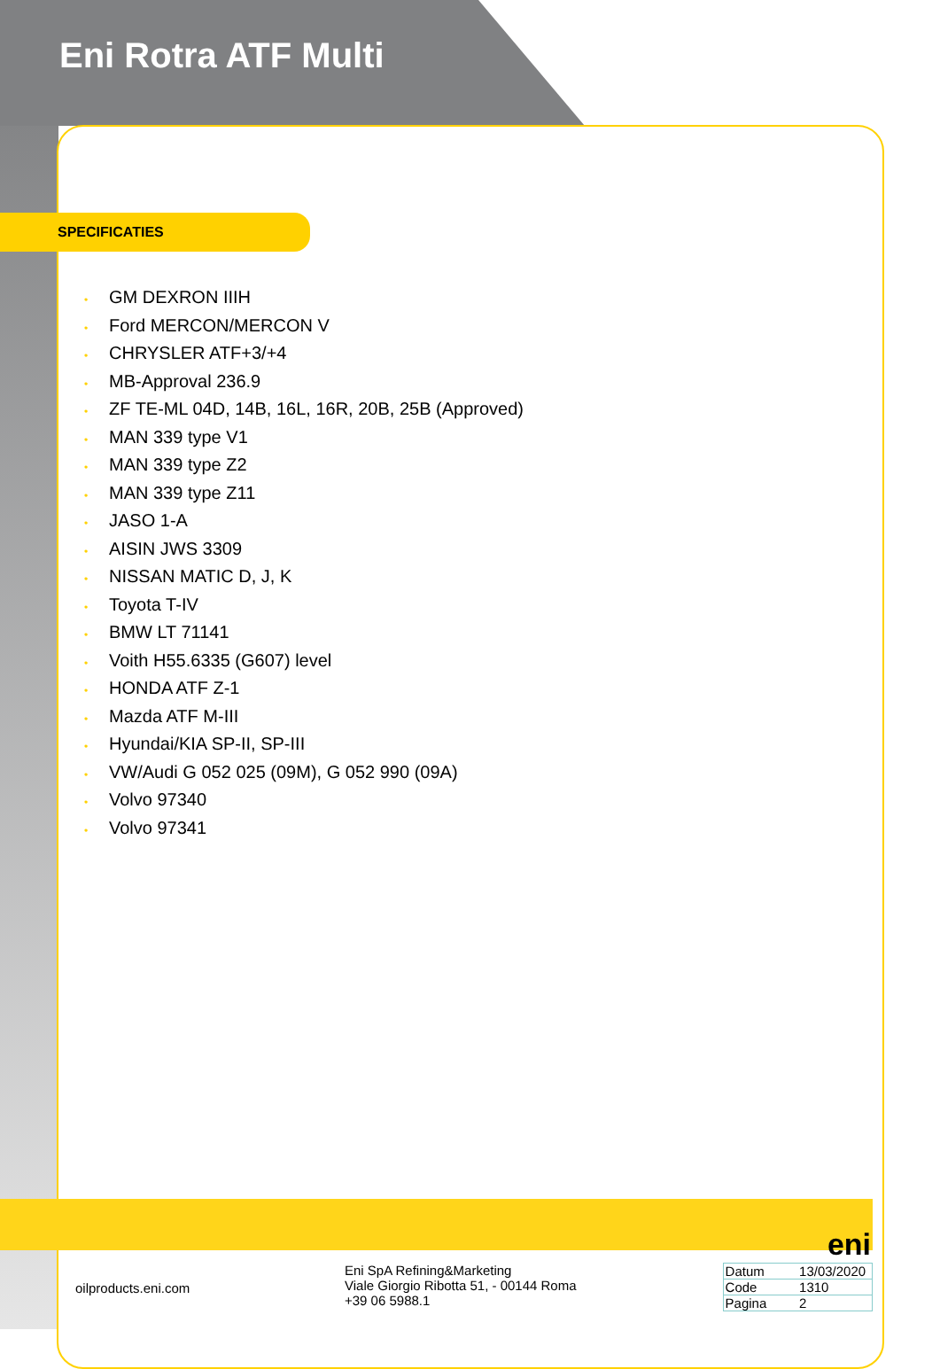Eni Rotra ATF Multi
SPECIFICATIES
• GM DEXRON IIIH
• Ford MERCON/MERCON V
• CHRYSLER ATF+3/+4
• MB-Approval 236.9
• ZF TE-ML 04D, 14B, 16L, 16R, 20B, 25B (Approved)
• MAN 339 type V1
• MAN 339 type Z2
• MAN 339 type Z11
• JASO 1-A
• AISIN JWS 3309
• NISSAN MATIC D, J, K
• Toyota T-IV
• BMW LT 71141
• Voith H55.6335 (G607) level
• HONDA ATF Z-1
• Mazda ATF M-III
• Hyundai/KIA SP-II, SP-III
• VW/Audi G 052 025 (09M), G 052 990 (09A)
• Volvo 97340
• Volvo 97341
eni
oilproducts.eni.com
Eni SpA Refining&Marketing
Viale Giorgio Ribotta 51, - 00144 Roma
+39 06 5988.1
| Datum | 13/03/2020 |
| Code | 1310 |
| Pagina | 2 |